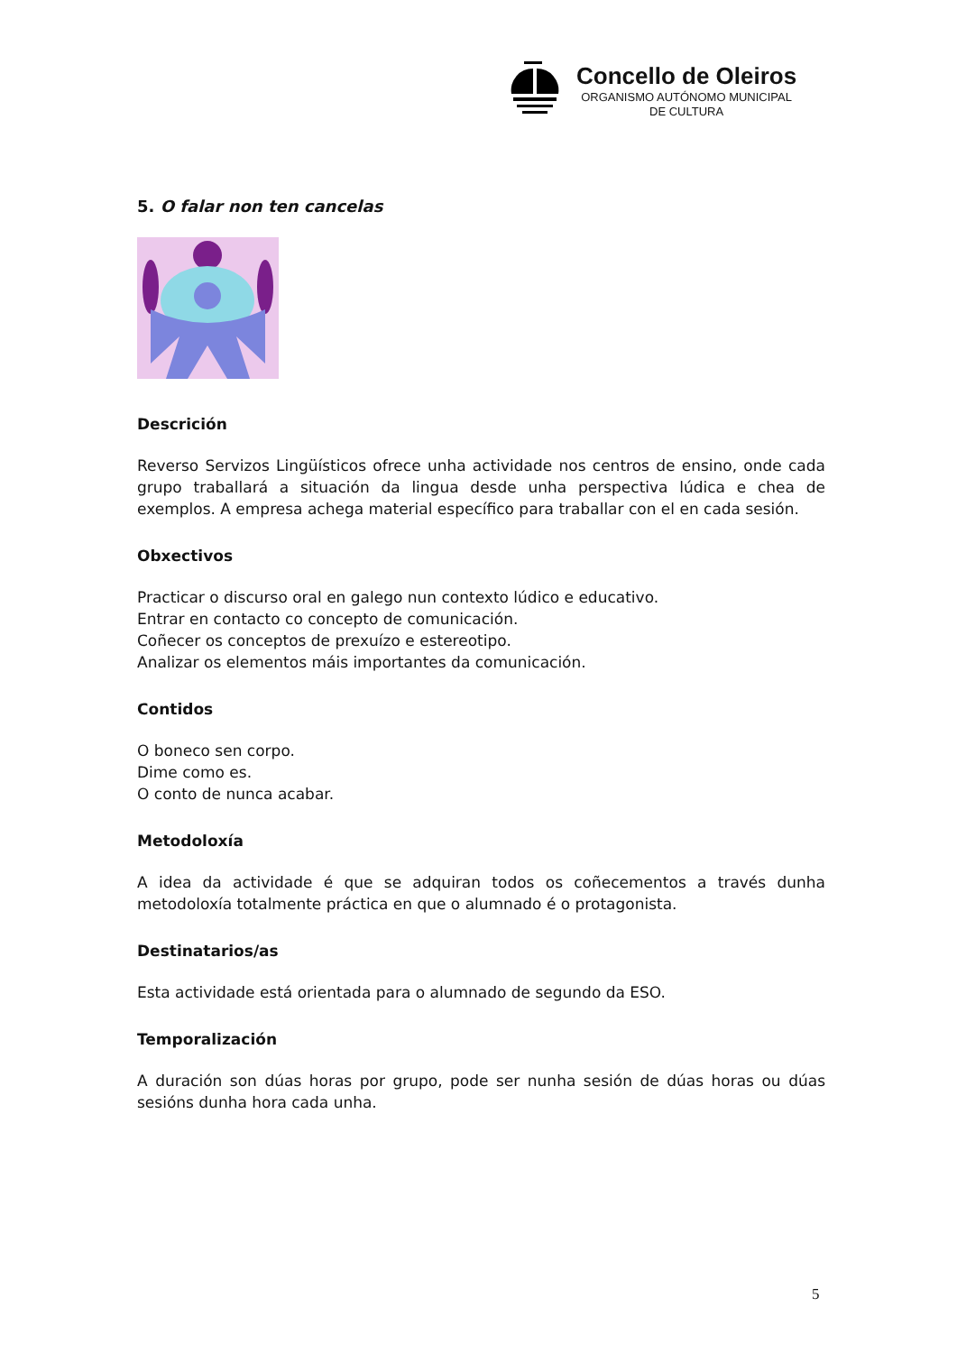Concello de Oleiros
ORGANISMO AUTÓNOMO MUNICIPAL
DE CULTURA
5. O falar non ten cancelas
Descrición
Reverso Servizos Lingüísticos ofrece unha actividade nos centros de ensino, onde cada grupo traballará a situación da lingua desde unha perspectiva lúdica e chea de exemplos. A empresa achega material específico para traballar con el en cada sesión.
Obxectivos
Practicar o discurso oral en galego nun contexto lúdico e educativo.
Entrar en contacto co concepto de comunicación.
Coñecer os conceptos de prexuízo e estereotipo.
Analizar os elementos máis importantes da comunicación.
Contidos
O boneco sen corpo.
Dime como es.
O conto de nunca acabar.
Metodoloxía
A idea da actividade é que se adquiran todos os coñecementos a través dunha metodoloxía totalmente práctica en que o alumnado é o protagonista.
Destinatarios/as
Esta actividade está orientada para o alumnado de segundo da ESO.
Temporalización
A duración son dúas horas por grupo, pode ser nunha sesión de dúas horas ou dúas sesións dunha hora cada unha.
5